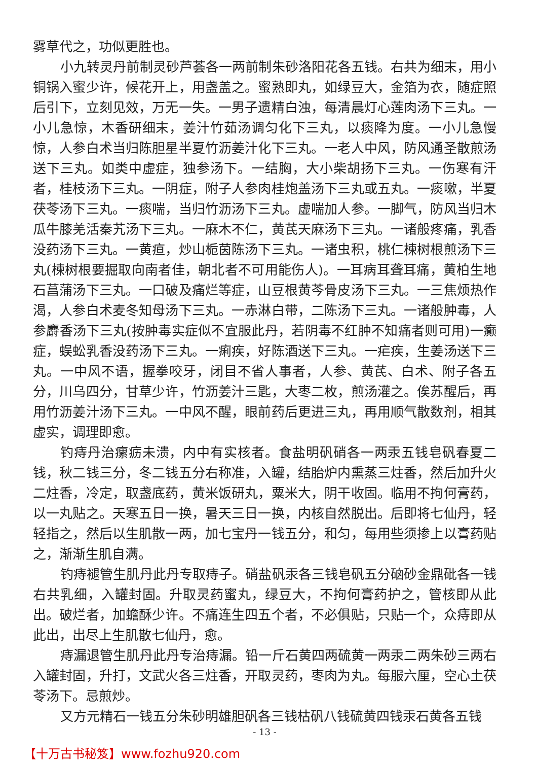雾草代之，功似更胜也。
小九转灵丹前制灵砂芦荟各一两前制朱砂洛阳花各五钱。右共为细末，用小铜锅入蜜少许，候花开上，用盏盖之。蜜熟即丸，如绿豆大，金箔为衣，随症照后引下，立刻见效，万无一失。一男子遗精白浊，每清晨灯心莲肉汤下三丸。一小儿急惊，木香研细末，姜汁竹茹汤调匀化下三丸，以痰降为度。一小儿急慢惊，人参白术当归陈胆星半夏竹沥姜汁化下三丸。一老人中风，防风通圣散煎汤送下三丸。如类中虚症，独参汤下。一结胸，大小柴胡扬下三丸。一伤寒有汗者，桂枝汤下三丸。一阴症，附子人参肉桂炮盖汤下三丸或五丸。一痰嗽，半夏茯苓汤下三丸。一痰喘，当归竹沥汤下三丸。虚喘加人参。一脚气，防风当归木瓜牛膝羌活秦艽汤下三丸。一麻木不仁，黄芪天麻汤下三丸。一诸般疼痛，乳香没药汤下三丸。一黄疸，炒山栀茵陈汤下三丸。一诸虫积，桃仁楝树根煎汤下三丸(楝树根要掘取向南者佳，朝北者不可用能伤人)。一耳病耳聋耳痛，黄柏生地石菖蒲汤下三丸。一口破及痛烂等症，山豆根黄芩骨皮汤下三丸。一三焦烦热作渴，人参白术麦冬知母汤下三丸。一赤淋白带，二陈汤下三丸。一诸般肿毒，人参麝香汤下三丸(按肿毒实症似不宜服此丹，若阴毒不红肿不知痛者则可用)一癫症，蜈蚣乳香没药汤下三丸。一痢疾，好陈酒送下三丸。一疟疾，生姜汤送下三丸。一中风不语，握拳咬牙，闭目不省人事者，人参、黄芪、白术、附子各五分，川乌四分，甘草少许，竹沥姜汁三匙，大枣二枚，煎汤灌之。俟苏醒后，再用竹沥姜汁汤下三丸。一中风不醒，眼前药后更进三丸，再用顺气散数剂，相其虚实，调理即愈。
钓痔丹治瘰疬未溃，内中有实核者。食盐明矾硝各一两汞五钱皂矾春夏二钱，秋二钱三分，冬二钱五分右称准，入罐，结胎炉内熏蒸三炷香，然后加升火二炷香，冷定，取盏底药，黄米饭研丸，粟米大，阴干收固。临用不拘何膏药，以一丸贴之。天寒五日一换，暑天三日一换，内核自然脱出。后即将七仙丹，轻轻指之，然后以生肌散一两，加七宝丹一钱五分，和匀，每用些须掺上以膏药贴之，渐渐生肌自满。
钓痔褪管生肌丹此丹专取痔子。硝盐矾汞各三钱皂矾五分硇砂金鼎砒各一钱右共乳细，入罐封固。升取灵药蜜丸，绿豆大，不拘何膏药护之，管核即从此出。破烂者，加蟾酥少许。不痛连生四五个者，不必俱贴，只贴一个，众痔即从此出，出尽上生肌散七仙丹，愈。
痔漏退管生肌丹此丹专治痔漏。铅一斤石黄四两硫黄一两汞二两朱砂三两右入罐封固，升打，文武火各三炷香，开取灵药，枣肉为丸。每服六厘，空心土茯苓汤下。忌煎炒。
又方元精石一钱五分朱砂明雄胆矾各三钱枯矾八钱硫黄四钱汞石黄各五钱
- 13 -
【十万古书秘笈】www.fozhu920.com